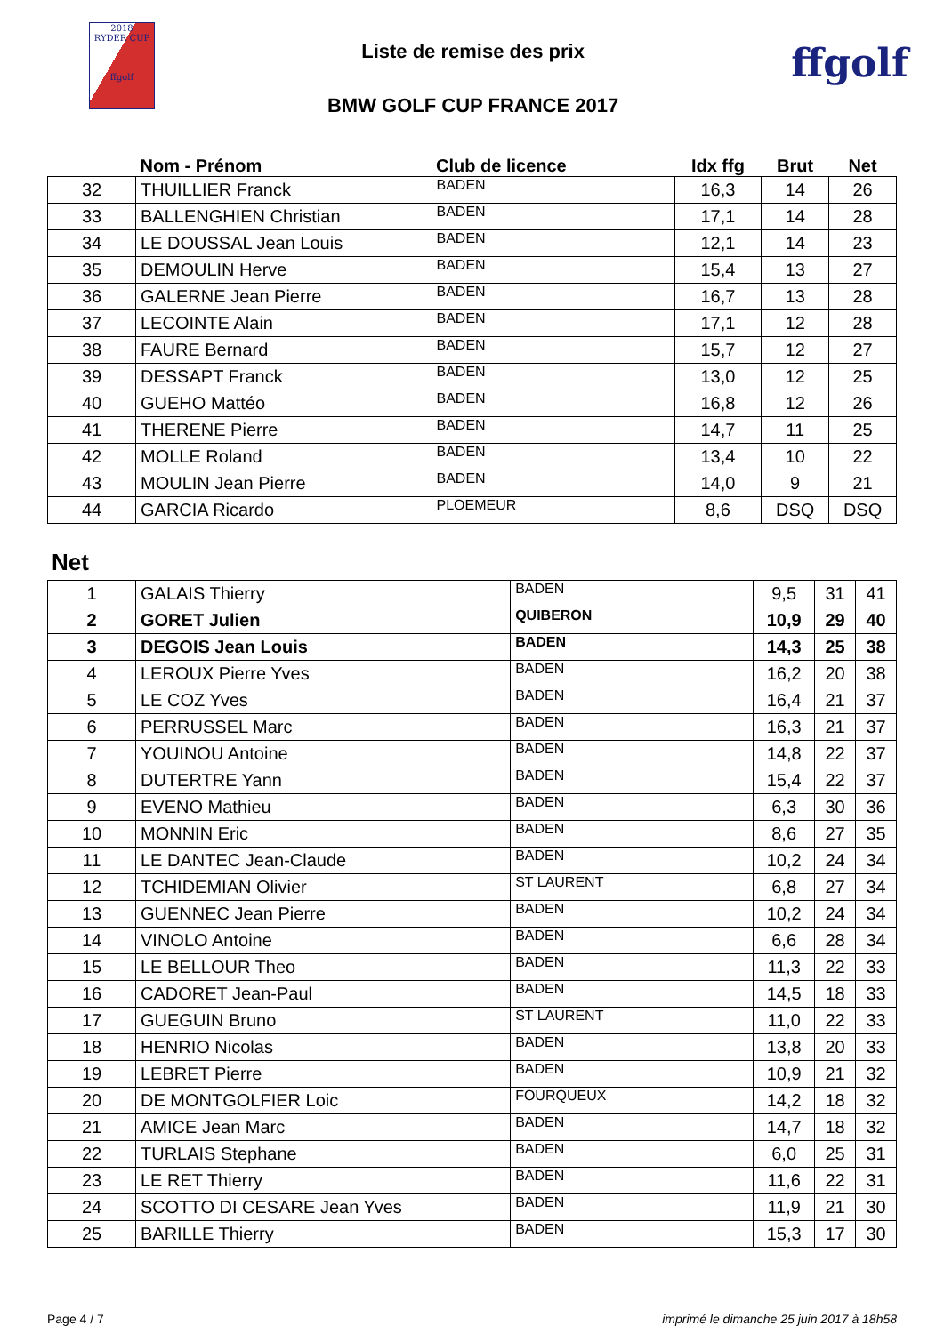2018
RYDER CUP
ffgolf
Liste de remise des prix
BMW GOLF CUP FRANCE 2017
ffgolf
| | Nom - Prénom | Club de licence | Idx ffg | Brut | Net |
| --- | --- | --- | --- | --- | --- |
| 32 | THUILLIER Franck | BADEN | 16,3 | 14 | 26 |
| 33 | BALLENGHIEN Christian | BADEN | 17,1 | 14 | 28 |
| 34 | LE DOUSSAL Jean Louis | BADEN | 12,1 | 14 | 23 |
| 35 | DEMOULIN Herve | BADEN | 15,4 | 13 | 27 |
| 36 | GALERNE Jean Pierre | BADEN | 16,7 | 13 | 28 |
| 37 | LECOINTE Alain | BADEN | 17,1 | 12 | 28 |
| 38 | FAURE Bernard | BADEN | 15,7 | 12 | 27 |
| 39 | DESSAPT Franck | BADEN | 13,0 | 12 | 25 |
| 40 | GUEHO Mattéo | BADEN | 16,8 | 12 | 26 |
| 41 | THERENE Pierre | BADEN | 14,7 | 11 | 25 |
| 42 | MOLLE Roland | BADEN | 13,4 | 10 | 22 |
| 43 | MOULIN Jean Pierre | BADEN | 14,0 | 9 | 21 |
| 44 | GARCIA Ricardo | PLOEMEUR | 8,6 | DSQ | DSQ |
Net
| 1 | GALAIS Thierry | BADEN | 9,5 | 31 | 41 |
| 2 | GORET Julien | QUIBERON | 10,9 | 29 | 40 |
| 3 | DEGOIS Jean Louis | BADEN | 14,3 | 25 | 38 |
| 4 | LEROUX Pierre Yves | BADEN | 16,2 | 20 | 38 |
| 5 | LE COZ Yves | BADEN | 16,4 | 21 | 37 |
| 6 | PERRUSSEL Marc | BADEN | 16,3 | 21 | 37 |
| 7 | YOUINOU Antoine | BADEN | 14,8 | 22 | 37 |
| 8 | DUTERTRE Yann | BADEN | 15,4 | 22 | 37 |
| 9 | EVENO Mathieu | BADEN | 6,3 | 30 | 36 |
| 10 | MONNIN Eric | BADEN | 8,6 | 27 | 35 |
| 11 | LE DANTEC Jean-Claude | BADEN | 10,2 | 24 | 34 |
| 12 | TCHIDEMIAN Olivier | ST LAURENT | 6,8 | 27 | 34 |
| 13 | GUENNEC Jean Pierre | BADEN | 10,2 | 24 | 34 |
| 14 | VINOLO Antoine | BADEN | 6,6 | 28 | 34 |
| 15 | LE BELLOUR Theo | BADEN | 11,3 | 22 | 33 |
| 16 | CADORET Jean-Paul | BADEN | 14,5 | 18 | 33 |
| 17 | GUEGUIN Bruno | ST LAURENT | 11,0 | 22 | 33 |
| 18 | HENRIO Nicolas | BADEN | 13,8 | 20 | 33 |
| 19 | LEBRET Pierre | BADEN | 10,9 | 21 | 32 |
| 20 | DE MONTGOLFIER Loic | FOURQUEUX | 14,2 | 18 | 32 |
| 21 | AMICE Jean Marc | BADEN | 14,7 | 18 | 32 |
| 22 | TURLAIS Stephane | BADEN | 6,0 | 25 | 31 |
| 23 | LE RET Thierry | BADEN | 11,6 | 22 | 31 |
| 24 | SCOTTO DI CESARE Jean Yves | BADEN | 11,9 | 21 | 30 |
| 25 | BARILLE Thierry | BADEN | 15,3 | 17 | 30 |
Page 4 / 7 imprimé le dimanche 25 juin 2017 à 18h58